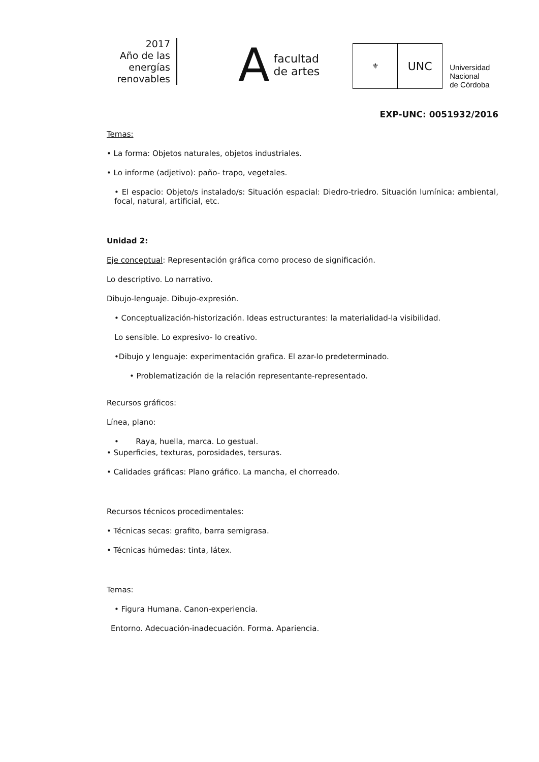2017
Año de las
energías
renovables
A
facultad
de artes
⚜
UNC
Universidad
Nacional
de Córdoba
EXP-UNC: 0051932/2016
Temas:
• La forma: Objetos naturales, objetos industriales.
• Lo informe (adjetivo): paño- trapo, vegetales.
• El espacio: Objeto/s instalado/s: Situación espacial: Diedro-triedro. Situación lumínica: ambiental, focal, natural, artificial, etc.
Unidad 2:
Eje conceptual: Representación gráfica como proceso de significación.
Lo descriptivo. Lo narrativo.
Dibujo-lenguaje. Dibujo-expresión.
• Conceptualización-historización. Ideas estructurantes: la materialidad-la visibilidad.
Lo sensible. Lo expresivo- lo creativo.
•Dibujo y lenguaje: experimentación grafica. El azar-lo predeterminado.
• Problematización de la relación representante-representado.
Recursos gráficos:
Línea, plano:
• Raya, huella, marca. Lo gestual.
• Superficies, texturas, porosidades, tersuras.
• Calidades gráficas: Plano gráfico. La mancha, el chorreado.
Recursos técnicos procedimentales:
• Técnicas secas: grafito, barra semigrasa.
• Técnicas húmedas: tinta, látex.
Temas:
• Figura Humana. Canon-experiencia.
Entorno. Adecuación-inadecuación. Forma. Apariencia.